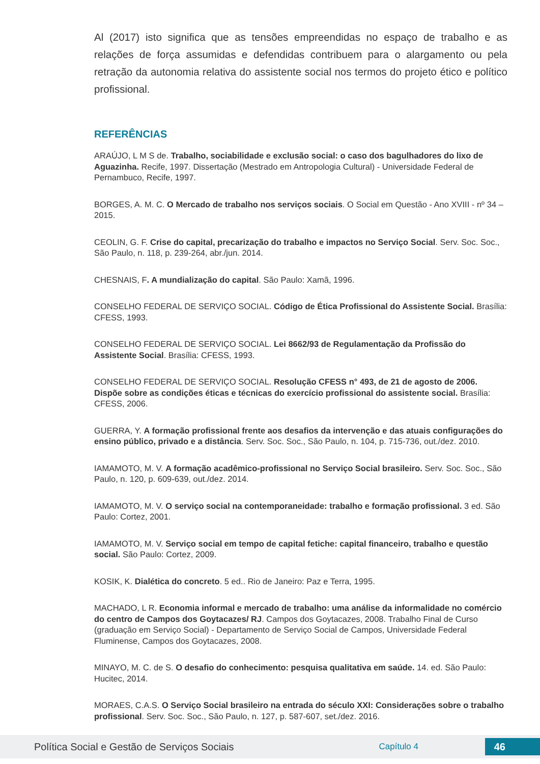Al (2017) isto significa que as tensões empreendidas no espaço de trabalho e as relações de força assumidas e defendidas contribuem para o alargamento ou pela retração da autonomia relativa do assistente social nos termos do projeto ético e político profissional.
REFERÊNCIAS
ARAÚJO, L M S de. Trabalho, sociabilidade e exclusão social: o caso dos bagulhadores do lixo de Aguazinha. Recife, 1997. Dissertação (Mestrado em Antropologia Cultural) - Universidade Federal de Pernambuco, Recife, 1997.
BORGES, A. M. C. O Mercado de trabalho nos serviços sociais. O Social em Questão - Ano XVIII - nº 34 – 2015.
CEOLIN, G. F. Crise do capital, precarização do trabalho e impactos no Serviço Social. Serv. Soc. Soc., São Paulo, n. 118, p. 239-264, abr./jun. 2014.
CHESNAIS, F. A mundialização do capital. São Paulo: Xamã, 1996.
CONSELHO FEDERAL DE SERVIÇO SOCIAL. Código de Ética Profissional do Assistente Social. Brasília: CFESS, 1993.
CONSELHO FEDERAL DE SERVIÇO SOCIAL. Lei 8662/93 de Regulamentação da Profissão do Assistente Social. Brasília: CFESS, 1993.
CONSELHO FEDERAL DE SERVIÇO SOCIAL. Resolução CFESS n° 493, de 21 de agosto de 2006. Dispõe sobre as condições éticas e técnicas do exercício profissional do assistente social. Brasília: CFESS, 2006.
GUERRA, Y. A formação profissional frente aos desafios da intervenção e das atuais configurações do ensino público, privado e a distância. Serv. Soc. Soc., São Paulo, n. 104, p. 715-736, out./dez. 2010.
IAMAMOTO, M. V. A formação acadêmico-profissional no Serviço Social brasileiro. Serv. Soc. Soc., São Paulo, n. 120, p. 609-639, out./dez. 2014.
IAMAMOTO, M. V. O serviço social na contemporaneidade: trabalho e formação profissional. 3 ed. São Paulo: Cortez, 2001.
IAMAMOTO, M. V. Serviço social em tempo de capital fetiche: capital financeiro, trabalho e questão social. São Paulo: Cortez, 2009.
KOSIK, K. Dialética do concreto. 5 ed.. Rio de Janeiro: Paz e Terra, 1995.
MACHADO, L R. Economia informal e mercado de trabalho: uma análise da informalidade no comércio do centro de Campos dos Goytacazes/ RJ. Campos dos Goytacazes, 2008. Trabalho Final de Curso (graduação em Serviço Social) - Departamento de Serviço Social de Campos, Universidade Federal Fluminense, Campos dos Goytacazes, 2008.
MINAYO, M. C. de S. O desafio do conhecimento: pesquisa qualitativa em saúde. 14. ed. São Paulo: Hucitec, 2014.
MORAES, C.A.S. O Serviço Social brasileiro na entrada do século XXI: Considerações sobre o trabalho profissional. Serv. Soc. Soc., São Paulo, n. 127, p. 587-607, set./dez. 2016.
Política Social e Gestão de Serviços Sociais Capítulo 4 46